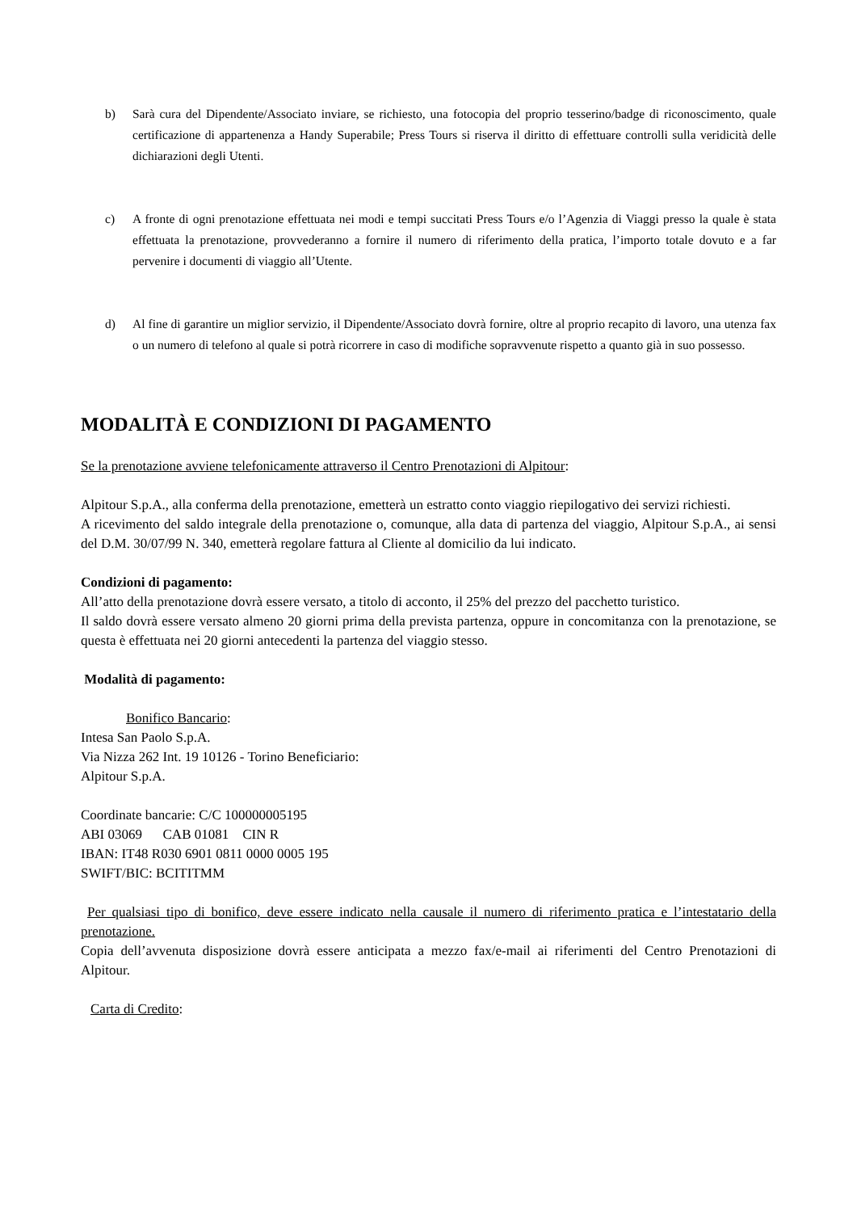b) Sarà cura del Dipendente/Associato inviare, se richiesto, una fotocopia del proprio tesserino/badge di riconoscimento, quale certificazione di appartenenza a Handy Superabile; Press Tours si riserva il diritto di effettuare controlli sulla veridicità delle dichiarazioni degli Utenti.
c) A fronte di ogni prenotazione effettuata nei modi e tempi succitati Press Tours e/o l’Agenzia di Viaggi presso la quale è stata effettuata la prenotazione, provvederanno a fornire il numero di riferimento della pratica, l’importo totale dovuto e a far pervenire i documenti di viaggio all’Utente.
d) Al fine di garantire un miglior servizio, il Dipendente/Associato dovrà fornire, oltre al proprio recapito di lavoro, una utenza fax o un numero di telefono al quale si potrà ricorrere in caso di modifiche sopravvenute rispetto a quanto già in suo possesso.
MODALITÀ E CONDIZIONI DI PAGAMENTO
Se la prenotazione avviene telefonicamente attraverso il Centro Prenotazioni di Alpitour:
Alpitour S.p.A., alla conferma della prenotazione, emetterà un estratto conto viaggio riepilogativo dei servizi richiesti.
A ricevimento del saldo integrale della prenotazione o, comunque, alla data di partenza del viaggio, Alpitour S.p.A., ai sensi del D.M. 30/07/99 N. 340, emetterà regolare fattura al Cliente al domicilio da lui indicato.
Condizioni di pagamento:
All’atto della prenotazione dovrà essere versato, a titolo di acconto, il 25% del prezzo del pacchetto turistico.
Il saldo dovrà essere versato almeno 20 giorni prima della prevista partenza, oppure in concomitanza con la prenotazione, se questa è effettuata nei 20 giorni antecedenti la partenza del viaggio stesso.
Modalità di pagamento:
Bonifico Bancario:
Intesa San Paolo S.p.A.
Via Nizza 262 Int. 19 10126 - Torino Beneficiario:
Alpitour S.p.A.
Coordinate bancarie: C/C 100000005195
ABI 03069 CAB 01081 CIN R
IBAN: IT48 R030 6901 0811 0000 0005 195
SWIFT/BIC: BCITITMM
Per qualsiasi tipo di bonifico, deve essere indicato nella causale il numero di riferimento pratica e l’intestatario della prenotazione.
Copia dell’avvenuta disposizione dovrà essere anticipata a mezzo fax/e-mail ai riferimenti del Centro Prenotazioni di Alpitour.
Carta di Credito: